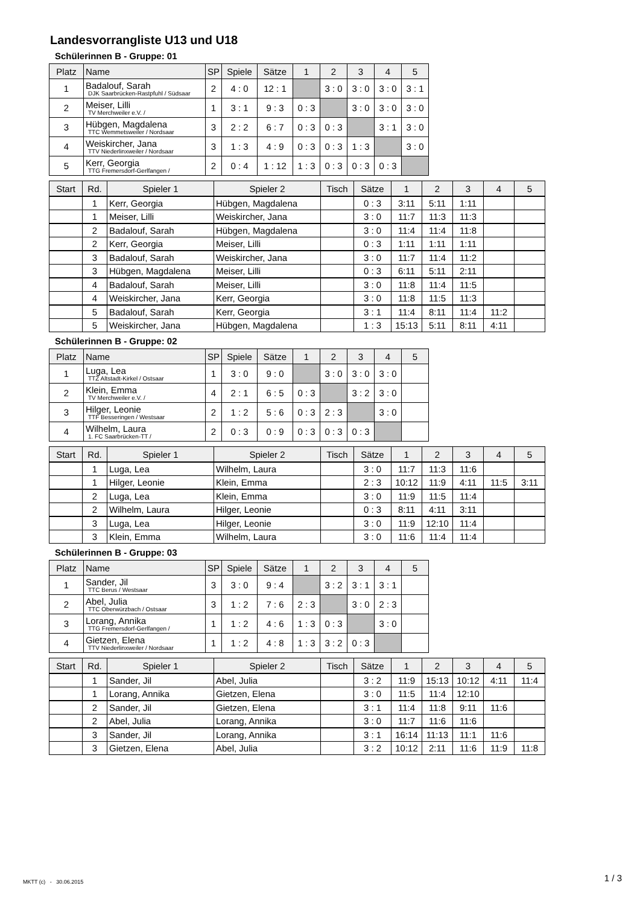Landesvorrangliste U13 und U18
Schülerinnen B - Gruppe: 01
| Platz | Name | SP | Spiele | Sätze | 1 | 2 | 3 | 4 | 5 |
| --- | --- | --- | --- | --- | --- | --- | --- | --- | --- |
| 1 | Badalouf, Sarah DJK Saarbrücken-Rastpfuhl / Südsaar | 2 | 4 : 0 | 12 : 1 | | 3 : 0 | 3 : 0 | 3 : 0 | 3 : 1 |
| 2 | Meiser, Lilli TV Merchweiler e.V. / | 1 | 3 : 1 | 9 : 3 | 0 : 3 | | 3 : 0 | 3 : 0 | 3 : 0 |
| 3 | Hübgen, Magdalena TTC Wemmetsweiler / Nordsaar | 3 | 2 : 2 | 6 : 7 | 0 : 3 | 0 : 3 | | 3 : 1 | 3 : 0 |
| 4 | Weiskircher, Jana TTV Niederlinxweiler / Nordsaar | 3 | 1 : 3 | 4 : 9 | 0 : 3 | 0 : 3 | 1 : 3 | | 3 : 0 |
| 5 | Kerr, Georgia TTG Fremersdorf-Gerlfangen / | 2 | 0 : 4 | 1 : 12 | 1 : 3 | 0 : 3 | 0 : 3 | 0 : 3 | |
| Start | Rd. | Spieler 1 | Spieler 2 | Tisch | Sätze | 1 | 2 | 3 | 4 | 5 |
| --- | --- | --- | --- | --- | --- | --- | --- | --- | --- | --- |
| | 1 | Kerr, Georgia | Hübgen, Magdalena | | 0 : 3 | 3:11 | 5:11 | 1:11 | | |
| | 1 | Meiser, Lilli | Weiskircher, Jana | | 3 : 0 | 11:7 | 11:3 | 11:3 | | |
| | 2 | Badalouf, Sarah | Hübgen, Magdalena | | 3 : 0 | 11:4 | 11:4 | 11:8 | | |
| | 2 | Kerr, Georgia | Meiser, Lilli | | 0 : 3 | 1:11 | 1:11 | 1:11 | | |
| | 3 | Badalouf, Sarah | Weiskircher, Jana | | 3 : 0 | 11:7 | 11:4 | 11:2 | | |
| | 3 | Hübgen, Magdalena | Meiser, Lilli | | 0 : 3 | 6:11 | 5:11 | 2:11 | | |
| | 4 | Badalouf, Sarah | Meiser, Lilli | | 3 : 0 | 11:8 | 11:4 | 11:5 | | |
| | 4 | Weiskircher, Jana | Kerr, Georgia | | 3 : 0 | 11:8 | 11:5 | 11:3 | | |
| | 5 | Badalouf, Sarah | Kerr, Georgia | | 3 : 1 | 11:4 | 8:11 | 11:4 | 11:2 | |
| | 5 | Weiskircher, Jana | Hübgen, Magdalena | | 1 : 3 | 15:13 | 5:11 | 8:11 | 4:11 | |
Schülerinnen B - Gruppe: 02
| Platz | Name | SP | Spiele | Sätze | 1 | 2 | 3 | 4 | 5 |
| --- | --- | --- | --- | --- | --- | --- | --- | --- | --- |
| 1 | Luga, Lea TTZ Altstadt-Kirkel / Ostsaar | 1 | 3 : 0 | 9 : 0 | | 3 : 0 | 3 : 0 | 3 : 0 | |
| 2 | Klein, Emma TV Merchweiler e.V. / | 4 | 2 : 1 | 6 : 5 | 0 : 3 | | 3 : 2 | 3 : 0 | |
| 3 | Hilger, Leonie TTF Besseringen / Westsaar | 2 | 1 : 2 | 5 : 6 | 0 : 3 | 2 : 3 | | 3 : 0 | |
| 4 | Wilhelm, Laura 1. FC Saarbrücken-TT / | 2 | 0 : 3 | 0 : 9 | 0 : 3 | 0 : 3 | 0 : 3 | | |
| Start | Rd. | Spieler 1 | Spieler 2 | Tisch | Sätze | 1 | 2 | 3 | 4 | 5 |
| --- | --- | --- | --- | --- | --- | --- | --- | --- | --- | --- |
| | 1 | Luga, Lea | Wilhelm, Laura | | 3 : 0 | 11:7 | 11:3 | 11:6 | | |
| | 1 | Hilger, Leonie | Klein, Emma | | 2 : 3 | 10:12 | 11:9 | 4:11 | 11:5 | 3:11 |
| | 2 | Luga, Lea | Klein, Emma | | 3 : 0 | 11:9 | 11:5 | 11:4 | | |
| | 2 | Wilhelm, Laura | Hilger, Leonie | | 0 : 3 | 8:11 | 4:11 | 3:11 | | |
| | 3 | Luga, Lea | Hilger, Leonie | | 3 : 0 | 11:9 | 12:10 | 11:4 | | |
| | 3 | Klein, Emma | Wilhelm, Laura | | 3 : 0 | 11:6 | 11:4 | 11:4 | | |
Schülerinnen B - Gruppe: 03
| Platz | Name | SP | Spiele | Sätze | 1 | 2 | 3 | 4 | 5 |
| --- | --- | --- | --- | --- | --- | --- | --- | --- | --- |
| 1 | Sander, Jil TTC Berus / Westsaar | 3 | 3 : 0 | 9 : 4 | | 3 : 2 | 3 : 1 | 3 : 1 | |
| 2 | Abel, Julia TTC Oberwürzbach / Ostsaar | 3 | 1 : 2 | 7 : 6 | 2 : 3 | | 3 : 0 | 2 : 3 | |
| 3 | Lorang, Annika TTG Fremersdorf-Gerlfangen / | 1 | 1 : 2 | 4 : 6 | 1 : 3 | 0 : 3 | | 3 : 0 | |
| 4 | Gietzen, Elena TTV Niederlinxweiler / Nordsaar | 1 | 1 : 2 | 4 : 8 | 1 : 3 | 3 : 2 | 0 : 3 | | |
| Start | Rd. | Spieler 1 | Spieler 2 | Tisch | Sätze | 1 | 2 | 3 | 4 | 5 |
| --- | --- | --- | --- | --- | --- | --- | --- | --- | --- | --- |
| | 1 | Sander, Jil | Abel, Julia | | 3 : 2 | 11:9 | 15:13 | 10:12 | 4:11 | 11:4 |
| | 1 | Lorang, Annika | Gietzen, Elena | | 3 : 0 | 11:5 | 11:4 | 12:10 | | |
| | 2 | Sander, Jil | Gietzen, Elena | | 3 : 1 | 11:4 | 11:8 | 9:11 | 11:6 | |
| | 2 | Abel, Julia | Lorang, Annika | | 3 : 0 | 11:7 | 11:6 | 11:6 | | |
| | 3 | Sander, Jil | Lorang, Annika | | 3 : 1 | 16:14 | 11:13 | 11:1 | 11:6 | |
| | 3 | Gietzen, Elena | Abel, Julia | | 3 : 2 | 10:12 | 2:11 | 11:6 | 11:9 | 11:8 |
MKTT (c) - 30.06.2015 1 / 3